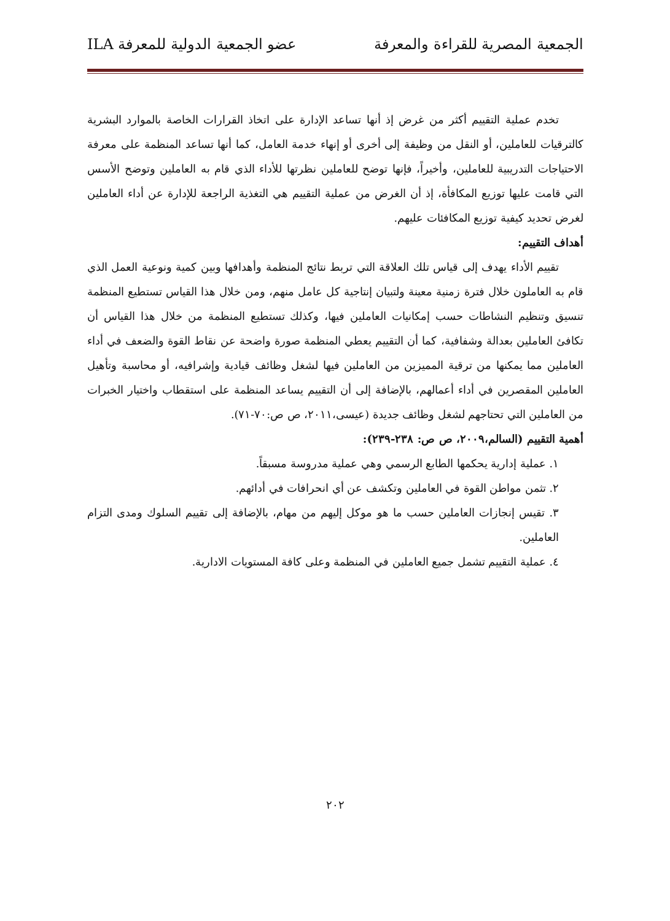الجمعية المصرية للقراءة والمعرفة عضو الجمعية الدولية للمعرفة ILA
تخدم عملية التقييم أكثر من غرض إذ أنها تساعد الإدارة على اتخاذ القرارات الخاصة بالموارد البشرية كالترقيات للعاملين، أو النقل من وظيفة إلى أخرى أو إنهاء خدمة العامل، كما أنها تساعد المنظمة على معرفة الاحتياجات التدريبية للعاملين، وأخيراً، فإنها توضح للعاملين نظرتها للأداء الذي قام به العاملين وتوضح الأسس التي قامت عليها توزيع المكافأة، إذ أن الغرض من عملية التقييم هي التغذية الراجعة للإدارة عن أداء العاملين لغرض تحديد كيفية توزيع المكافئات عليهم.
أهداف التقييم:
تقييم الأداء يهدف إلى قياس تلك العلاقة التي تربط نتائج المنظمة وأهدافها وبين كمية ونوعية العمل الذي قام به العاملون خلال فترة زمنية معينة ولتبيان إنتاجية كل عامل منهم، ومن خلال هذا القياس تستطيع المنظمة تنسيق وتنظيم النشاطات حسب إمكانيات العاملين فيها، وكذلك تستطيع المنظمة من خلال هذا القياس أن تكافئ العاملين بعدالة وشفافية، كما أن التقييم يعطي المنظمة صورة واضحة عن نقاط القوة والضعف في أداء العاملين مما يمكنها من ترقية المميزين من العاملين فيها لشغل وظائف قيادية وإشرافيه، أو محاسبة وتأهيل العاملين المقصرين في أداء أعمالهم، بالإضافة إلى أن التقييم يساعد المنظمة على استقطاب واختيار الخبرات من العاملين التي تحتاجهم لشغل وظائف جديدة (عيسى،٢٠١١، ص ص:٧٠-٧١).
أهمية التقييم (السالم،٢٠٠٩، ص ص: ٢٣٨-٢٣٩):
١. عملية إدارية يحكمها الطابع الرسمي وهي عملية مدروسة مسبقاً.
٢. تثمن مواطن القوة في العاملين وتكشف عن أي انحرافات في أدائهم.
٣. تقيس إنجازات العاملين حسب ما هو موكل إليهم من مهام، بالإضافة إلى تقييم السلوك ومدى التزام العاملين.
٤. عملية التقييم تشمل جميع العاملين في المنظمة وعلى كافة المستويات الادارية.
٢٠٢